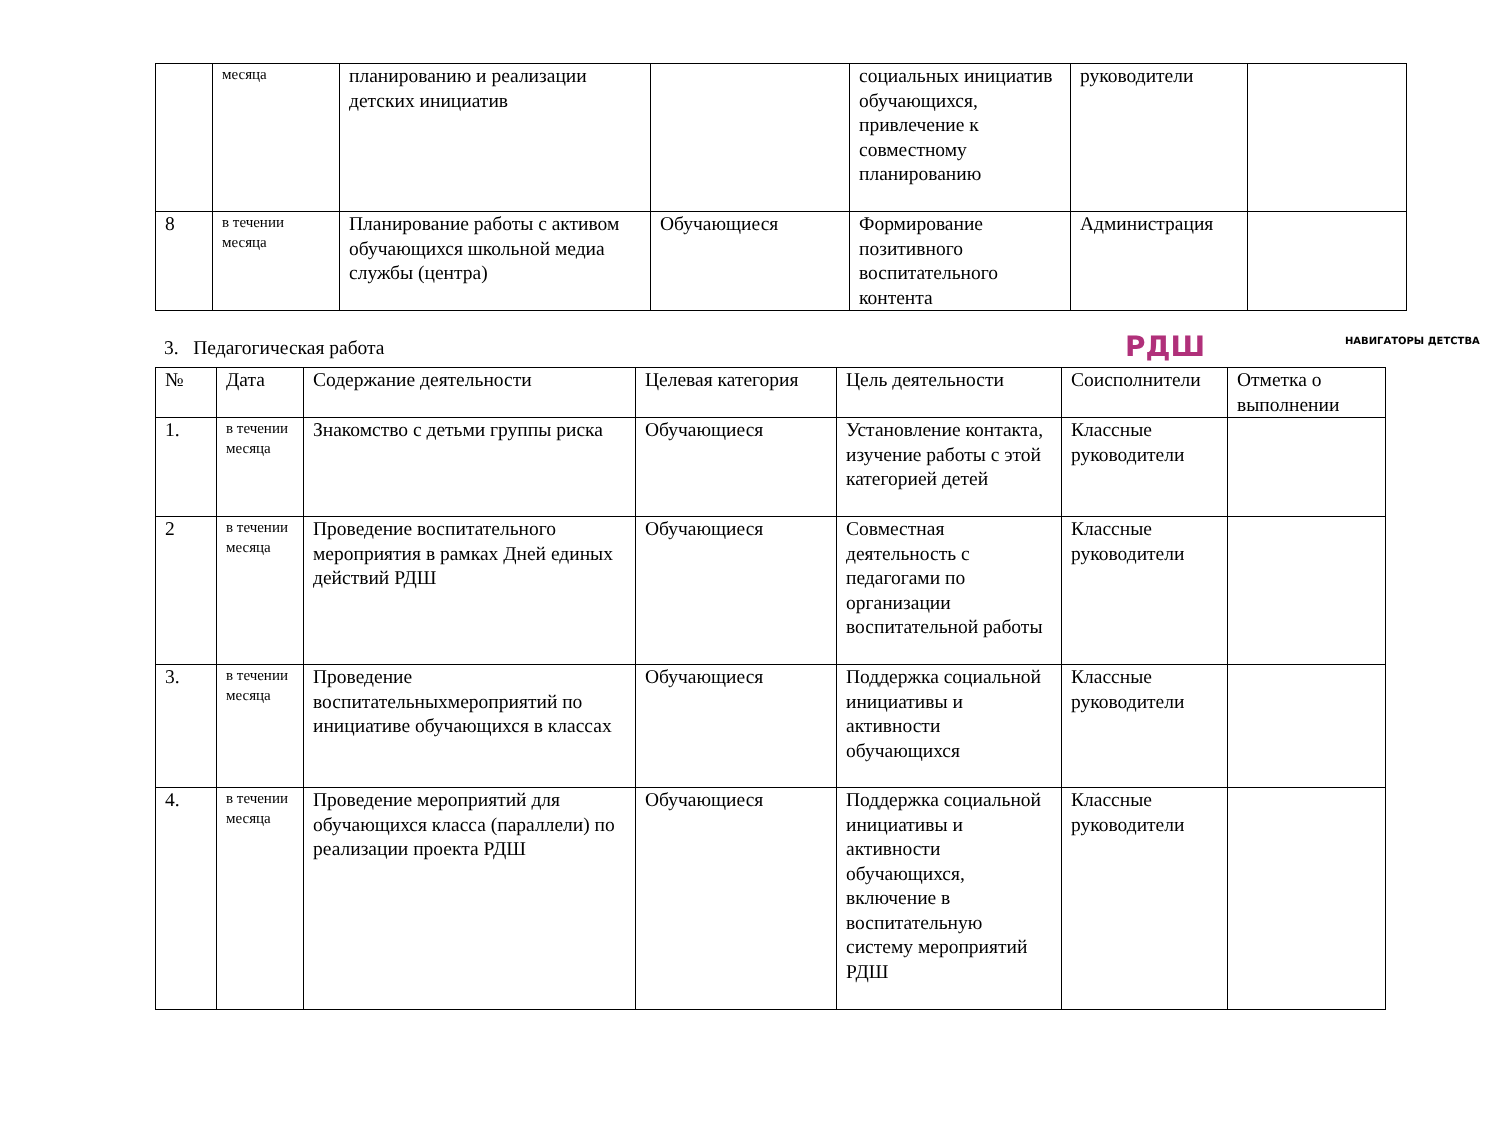| | месяца | планированию и реализации детских инициатив | | социальных инициатив обучающихся, привлечение к совместному планированию | руководители | |
| 8 | в течении месяца | Планирование работы с активом обучающихся школьной медиа службы (центра) | Обучающиеся | Формирование позитивного воспитательного контента | Администрация | |
РДШ НАВИГАТОРЫ ДЕТСТВА
3. Педагогическая работа
| № | Дата | Содержание деятельности | Целевая категория | Цель деятельности | Соисполнители | Отметка о выполнении |
| --- | --- | --- | --- | --- | --- | --- |
| 1. | в течении месяца | Знакомство с детьми группы риска | Обучающиеся | Установление контакта, изучение работы с этой категорией детей | Классные руководители | |
| 2 | в течении месяца | Проведение воспитательного мероприятия в рамках Дней единых действий РДШ | Обучающиеся | Совместная деятельность с педагогами по организации воспитательной работы | Классные руководители | |
| 3. | в течении месяца | Проведение воспитательныхмероприятий по инициативе обучающихся в классах | Обучающиеся | Поддержка социальной инициативы и активности обучающихся | Классные руководители | |
| 4. | в течении месяца | Проведение мероприятий для обучающихся класса (параллели) по реализации проекта РДШ | Обучающиеся | Поддержка социальной инициативы и активности обучающихся, включение в воспитательную систему мероприятий РДШ | Классные руководители | |